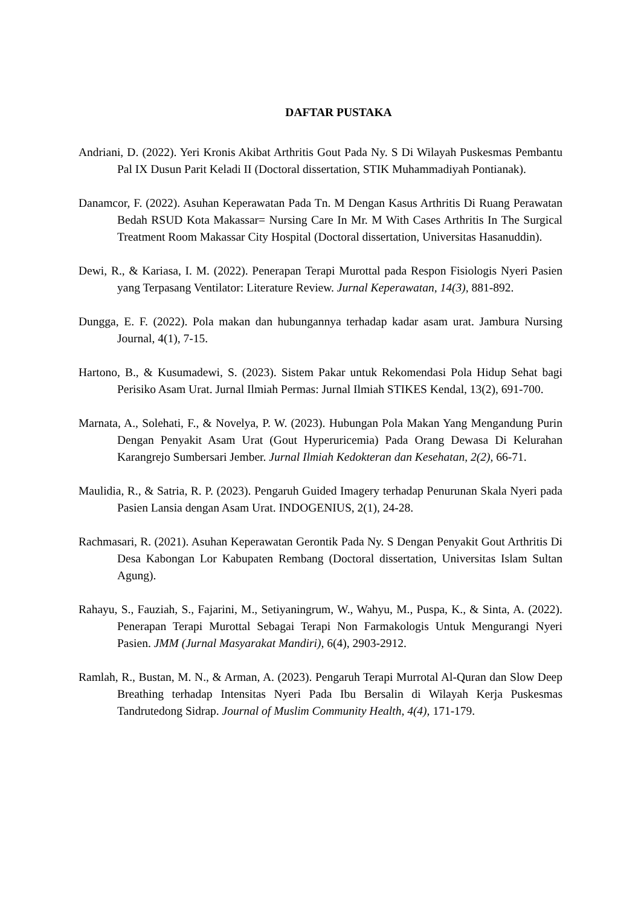DAFTAR PUSTAKA
Andriani, D. (2022). Yeri Kronis Akibat Arthritis Gout Pada Ny. S Di Wilayah Puskesmas Pembantu Pal IX Dusun Parit Keladi II (Doctoral dissertation, STIK Muhammadiyah Pontianak).
Danamcor, F. (2022). Asuhan Keperawatan Pada Tn. M Dengan Kasus Arthritis Di Ruang Perawatan Bedah RSUD Kota Makassar= Nursing Care In Mr. M With Cases Arthritis In The Surgical Treatment Room Makassar City Hospital (Doctoral dissertation, Universitas Hasanuddin).
Dewi, R., & Kariasa, I. M. (2022). Penerapan Terapi Murottal pada Respon Fisiologis Nyeri Pasien yang Terpasang Ventilator: Literature Review. Jurnal Keperawatan, 14(3), 881-892.
Dungga, E. F. (2022). Pola makan dan hubungannya terhadap kadar asam urat. Jambura Nursing Journal, 4(1), 7-15.
Hartono, B., & Kusumadewi, S. (2023). Sistem Pakar untuk Rekomendasi Pola Hidup Sehat bagi Perisiko Asam Urat. Jurnal Ilmiah Permas: Jurnal Ilmiah STIKES Kendal, 13(2), 691-700.
Marnata, A., Solehati, F., & Novelya, P. W. (2023). Hubungan Pola Makan Yang Mengandung Purin Dengan Penyakit Asam Urat (Gout Hyperuricemia) Pada Orang Dewasa Di Kelurahan Karangrejo Sumbersari Jember. Jurnal Ilmiah Kedokteran dan Kesehatan, 2(2), 66-71.
Maulidia, R., & Satria, R. P. (2023). Pengaruh Guided Imagery terhadap Penurunan Skala Nyeri pada Pasien Lansia dengan Asam Urat. INDOGENIUS, 2(1), 24-28.
Rachmasari, R. (2021). Asuhan Keperawatan Gerontik Pada Ny. S Dengan Penyakit Gout Arthritis Di Desa Kabongan Lor Kabupaten Rembang (Doctoral dissertation, Universitas Islam Sultan Agung).
Rahayu, S., Fauziah, S., Fajarini, M., Setiyaningrum, W., Wahyu, M., Puspa, K., & Sinta, A. (2022). Penerapan Terapi Murottal Sebagai Terapi Non Farmakologis Untuk Mengurangi Nyeri Pasien. JMM (Jurnal Masyarakat Mandiri), 6(4), 2903-2912.
Ramlah, R., Bustan, M. N., & Arman, A. (2023). Pengaruh Terapi Murrotal Al-Quran dan Slow Deep Breathing terhadap Intensitas Nyeri Pada Ibu Bersalin di Wilayah Kerja Puskesmas Tandrutedong Sidrap. Journal of Muslim Community Health, 4(4), 171-179.